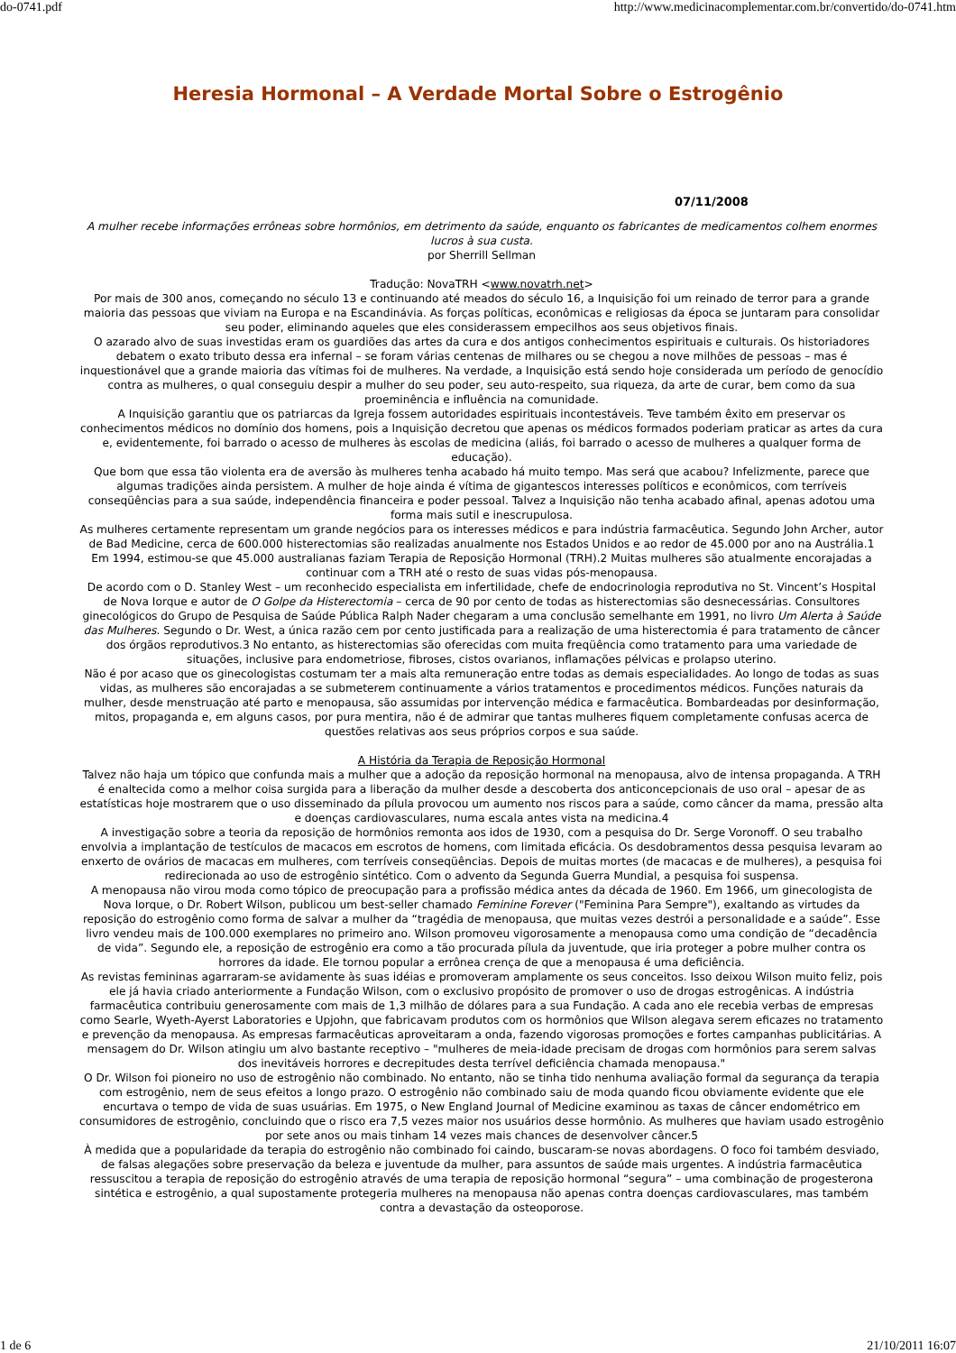do-0741.pdf http://www.medicinacomplementar.com.br/convertido/do-0741.htm
Heresia Hormonal – A Verdade Mortal Sobre o Estrogênio
07/11/2008
A mulher recebe informações errôneas sobre hormônios, em detrimento da saúde, enquanto os fabricantes de medicamentos colhem enormes lucros à sua custa.
por Sherrill Sellman
Tradução: NovaTRH <www.novatrh.net>
Por mais de 300 anos, começando no século 13 e continuando até meados do século 16, a Inquisição foi um reinado de terror para a grande maioria das pessoas que viviam na Europa e na Escandinávia. As forças políticas, econômicas e religiosas da época se juntaram para consolidar seu poder, eliminando aqueles que eles considerassem empecilhos aos seus objetivos finais.
O azarado alvo de suas investidas eram os guardiões das artes da cura e dos antigos conhecimentos espirituais e culturais. Os historiadores debatem o exato tributo dessa era infernal – se foram várias centenas de milhares ou se chegou a nove milhões de pessoas – mas é inquestionável que a grande maioria das vítimas foi de mulheres. Na verdade, a Inquisição está sendo hoje considerada um período de genocídio contra as mulheres, o qual conseguiu despir a mulher do seu poder, seu auto-respeito, sua riqueza, da arte de curar, bem como da sua proeminência e influência na comunidade.
A Inquisição garantiu que os patriarcas da Igreja fossem autoridades espirituais incontestáveis. Teve também êxito em preservar os conhecimentos médicos no domínio dos homens, pois a Inquisição decretou que apenas os médicos formados poderiam praticar as artes da cura e, evidentemente, foi barrado o acesso de mulheres às escolas de medicina (aliás, foi barrado o acesso de mulheres a qualquer forma de educação).
Que bom que essa tão violenta era de aversão às mulheres tenha acabado há muito tempo. Mas será que acabou? Infelizmente, parece que algumas tradições ainda persistem. A mulher de hoje ainda é vítima de gigantescos interesses políticos e econômicos, com terríveis conseqüências para a sua saúde, independência financeira e poder pessoal. Talvez a Inquisição não tenha acabado afinal, apenas adotou uma forma mais sutil e inescrupulosa.
As mulheres certamente representam um grande negócios para os interesses médicos e para indústria farmacêutica. Segundo John Archer, autor de Bad Medicine, cerca de 600.000 histerectomias são realizadas anualmente nos Estados Unidos e ao redor de 45.000 por ano na Austrália.1 Em 1994, estimou-se que 45.000 australianas faziam Terapia de Reposição Hormonal (TRH).2 Muitas mulheres são atualmente encorajadas a continuar com a TRH até o resto de suas vidas pós-menopausa.
De acordo com o D. Stanley West – um reconhecido especialista em infertilidade, chefe de endocrinologia reprodutiva no St. Vincent’s Hospital de Nova Iorque e autor de O Golpe da Histerectomia – cerca de 90 por cento de todas as histerectomias são desnecessárias. Consultores ginecológicos do Grupo de Pesquisa de Saúde Pública Ralph Nader chegaram a uma conclusão semelhante em 1991, no livro Um Alerta à Saúde das Mulheres. Segundo o Dr. West, a única razão cem por cento justificada para a realização de uma histerectomia é para tratamento de câncer dos órgãos reprodutivos.3 No entanto, as histerectomias são oferecidas com muita freqüência como tratamento para uma variedade de situações, inclusive para endometriose, fibroses, cistos ovarianos, inflamações pélvicas e prolapso uterino.
Não é por acaso que os ginecologistas costumam ter a mais alta remuneração entre todas as demais especialidades. Ao longo de todas as suas vidas, as mulheres são encorajadas a se submeterem continuamente a vários tratamentos e procedimentos médicos. Funções naturais da mulher, desde menstruação até parto e menopausa, são assumidas por intervenção médica e farmacêutica. Bombardeadas por desinformação, mitos, propaganda e, em alguns casos, por pura mentira, não é de admirar que tantas mulheres fiquem completamente confusas acerca de questões relativas aos seus próprios corpos e sua saúde.
A História da Terapia de Reposição Hormonal
Talvez não haja um tópico que confunda mais a mulher que a adoção da reposição hormonal na menopausa, alvo de intensa propaganda. A TRH é enaltecida como a melhor coisa surgida para a liberação da mulher desde a descoberta dos anticoncepcionais de uso oral – apesar de as estatísticas hoje mostrarem que o uso disseminado da pílula provocou um aumento nos riscos para a saúde, como câncer da mama, pressão alta e doenças cardiovasculares, numa escala antes vista na medicina.4
A investigação sobre a teoria da reposição de hormônios remonta aos idos de 1930, com a pesquisa do Dr. Serge Voronoff. O seu trabalho envolvia a implantação de testículos de macacos em escrotos de homens, com limitada eficácia. Os desdobramentos dessa pesquisa levaram ao enxerto de ovários de macacas em mulheres, com terríveis conseqüências. Depois de muitas mortes (de macacas e de mulheres), a pesquisa foi redirecionada ao uso de estrogênio sintético. Com o advento da Segunda Guerra Mundial, a pesquisa foi suspensa.
A menopausa não virou moda como tópico de preocupação para a profissão médica antes da década de 1960. Em 1966, um ginecologista de Nova Iorque, o Dr. Robert Wilson, publicou um best-seller chamado Feminine Forever ("Feminina Para Sempre"), exaltando as virtudes da reposição do estrogênio como forma de salvar a mulher da “tragédia de menopausa, que muitas vezes destrói a personalidade e a saúde”. Esse livro vendeu mais de 100.000 exemplares no primeiro ano. Wilson promoveu vigorosamente a menopausa como uma condição de “decadência de vida”. Segundo ele, a reposição de estrogênio era como a tão procurada pílula da juventude, que iria proteger a pobre mulher contra os horrores da idade. Ele tornou popular a errônea crença de que a menopausa é uma deficiência.
As revistas femininas agarraram-se avidamente às suas idéias e promoveram amplamente os seus conceitos. Isso deixou Wilson muito feliz, pois ele já havia criado anteriormente a Fundação Wilson, com o exclusivo propósito de promover o uso de drogas estrogênicas. A indústria farmacêutica contribuiu generosamente com mais de 1,3 milhão de dólares para a sua Fundação. A cada ano ele recebia verbas de empresas como Searle, Wyeth-Ayerst Laboratories e Upjohn, que fabricavam produtos com os hormônios que Wilson alegava serem eficazes no tratamento e prevenção da menopausa. As empresas farmacêuticas aproveitaram a onda, fazendo vigorosas promoções e fortes campanhas publicitárias. A mensagem do Dr. Wilson atingiu um alvo bastante receptivo – "mulheres de meia-idade precisam de drogas com hormônios para serem salvas dos inevitáveis horrores e decrepitudes desta terrível deficiência chamada menopausa."
O Dr. Wilson foi pioneiro no uso de estrogênio não combinado. No entanto, não se tinha tido nenhuma avaliação formal da segurança da terapia com estrogênio, nem de seus efeitos a longo prazo. O estrogênio não combinado saiu de moda quando ficou obviamente evidente que ele encurtava o tempo de vida de suas usuárias. Em 1975, o New England Journal of Medicine examinou as taxas de câncer endométrico em consumidores de estrogênio, concluindo que o risco era 7,5 vezes maior nos usuários desse hormônio. As mulheres que haviam usado estrogênio por sete anos ou mais tinham 14 vezes mais chances de desenvolver câncer.5
À medida que a popularidade da terapia do estrogênio não combinado foi caindo, buscaram-se novas abordagens. O foco foi também desviado, de falsas alegações sobre preservação da beleza e juventude da mulher, para assuntos de saúde mais urgentes. A indústria farmacêutica ressuscitou a terapia de reposição do estrogênio através de uma terapia de reposição hormonal “segura” – uma combinação de progesterona sintética e estrogênio, a qual supostamente protegeria mulheres na menopausa não apenas contra doenças cardiovasculares, mas também contra a devastação da osteoporose.
1 de 6 21/10/2011 16:07